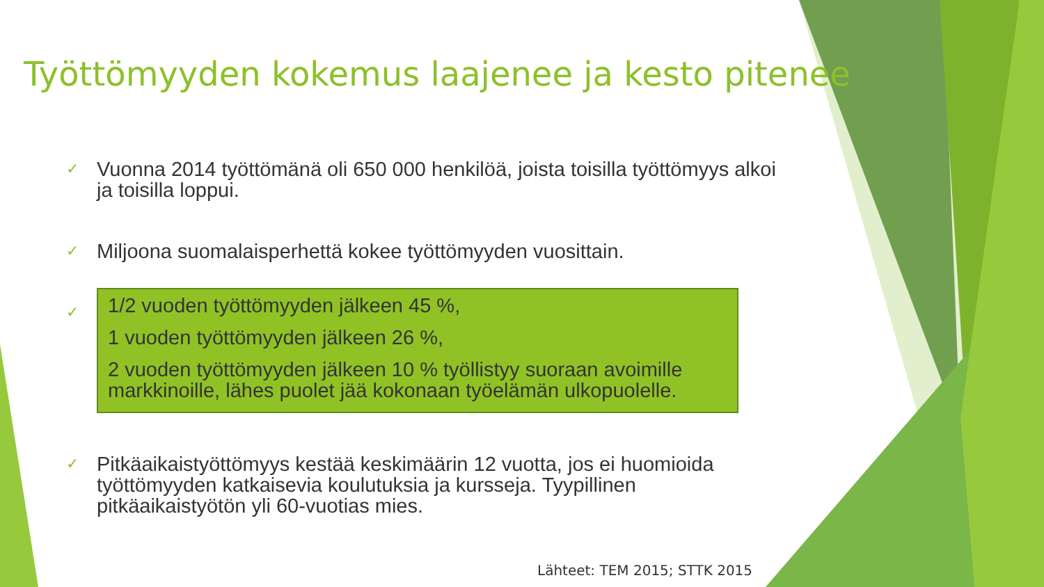Työttömyyden kokemus laajenee ja kesto pitenee
✓ Vuonna 2014 työttömänä oli 650 000 henkilöä, joista toisilla työttömyys alkoi ja toisilla loppui.
✓ Miljoona suomalaisperhettä kokee työttömyyden vuosittain.
✓
1/2 vuoden työttömyyden jälkeen 45 %,
1 vuoden työttömyyden jälkeen 26 %,
2 vuoden työttömyyden jälkeen 10 % työllistyy suoraan avoimille markkinoille, lähes puolet jää kokonaan työelämän ulkopuolelle.
✓ Pitkäaikaistyöttömyys kestää keskimäärin 12 vuotta, jos ei huomioida työttömyyden katkaisevia koulutuksia ja kursseja. Tyypillinen pitkäaikaistyötön yli 60-vuotias mies.
Lähteet: TEM 2015; STTK 2015